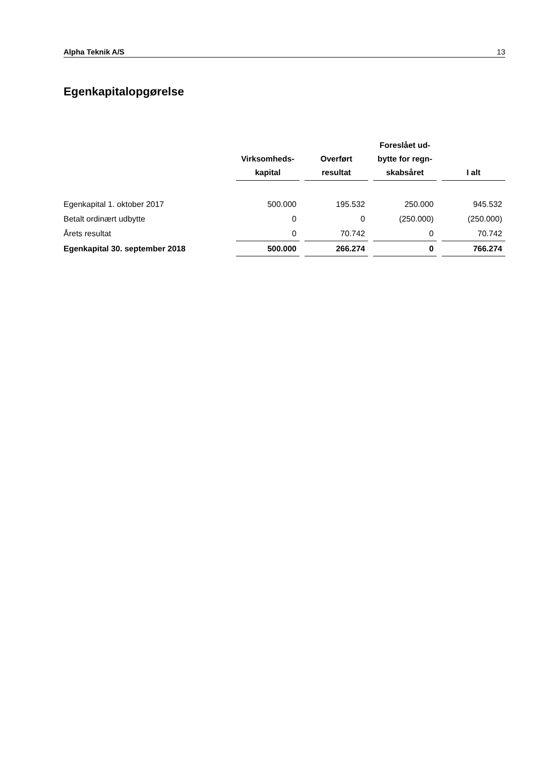Alpha Teknik A/S 13
Egenkapitalopgørelse
| | Virksomheds- kapital | | Overført resultat | | Foreslået ud- bytte for regn- skabsåret | | I alt |
| --- | --- | --- | --- | --- | --- | --- | --- |
| Egenkapital 1. oktober 2017 | 500.000 | | 195.532 | | 250.000 | | 945.532 |
| Betalt ordinært udbytte | 0 | | 0 | | (250.000) | | (250.000) |
| Årets resultat | 0 | | 70.742 | | 0 | | 70.742 |
| Egenkapital 30. september 2018 | 500.000 | | 266.274 | | 0 | | 766.274 |